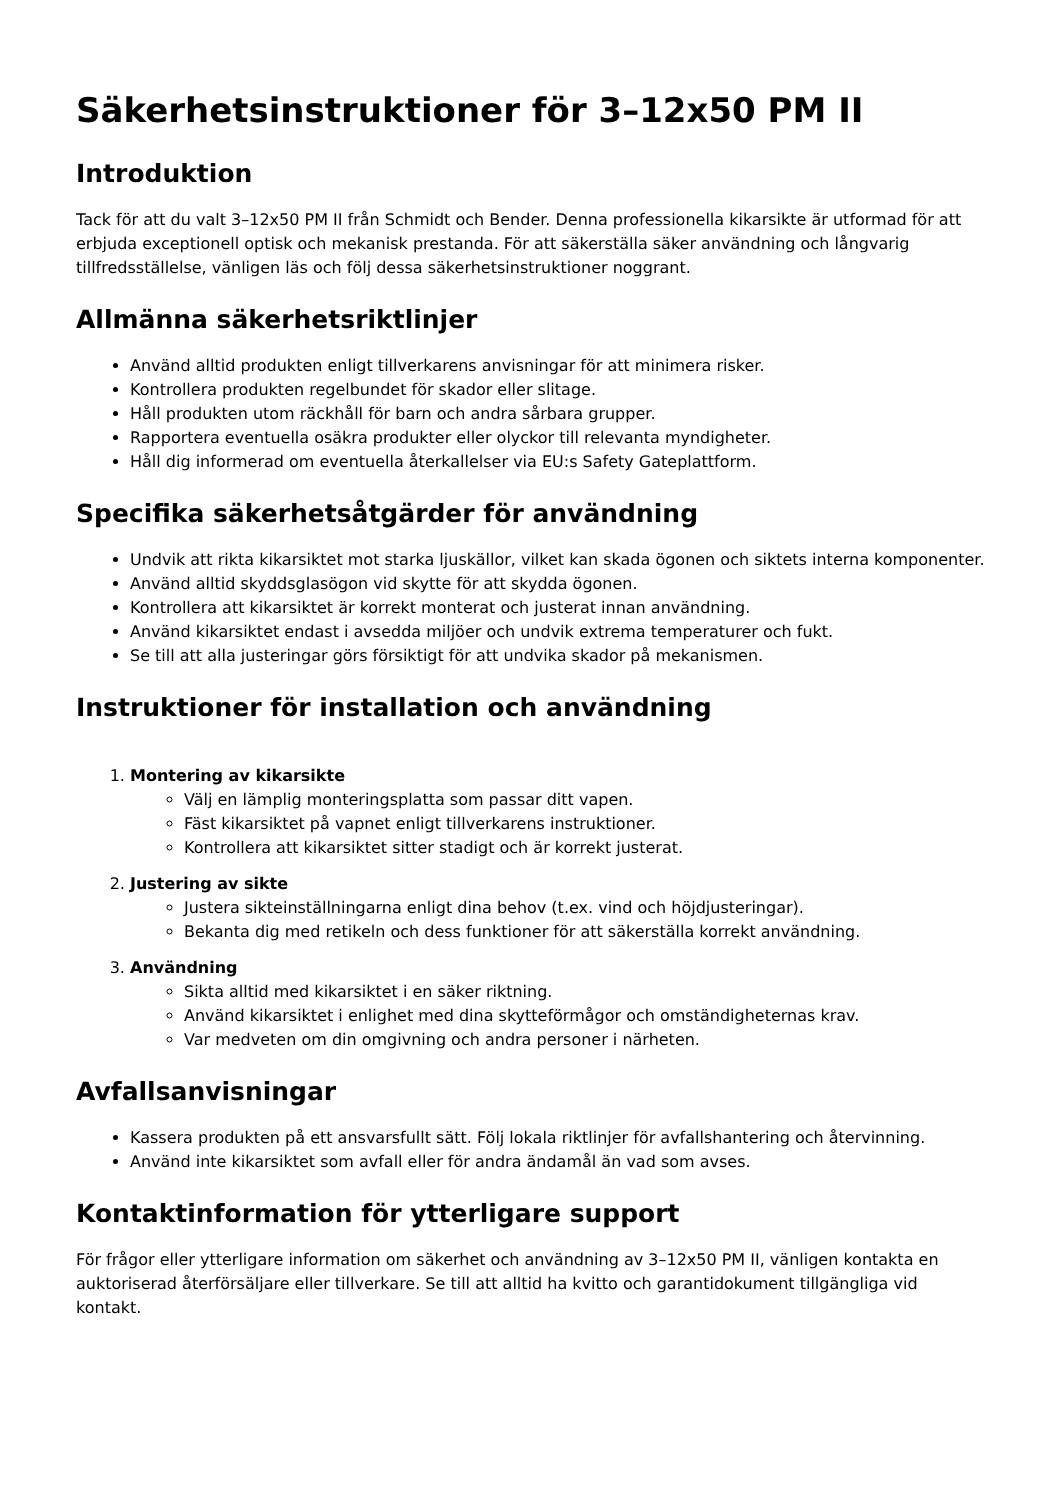Säkerhetsinstruktioner för 3–12x50 PM II
Introduktion
Tack för att du valt 3–12x50 PM II från Schmidt och Bender. Denna professionella kikarsikte är utformad för att erbjuda exceptionell optisk och mekanisk prestanda. För att säkerställa säker användning och långvarig tillfredsställelse, vänligen läs och följ dessa säkerhetsinstruktioner noggrant.
Allmänna säkerhetsriktlinjer
Använd alltid produkten enligt tillverkarens anvisningar för att minimera risker.
Kontrollera produkten regelbundet för skador eller slitage.
Håll produkten utom räckhåll för barn och andra sårbara grupper.
Rapportera eventuella osäkra produkter eller olyckor till relevanta myndigheter.
Håll dig informerad om eventuella återkallelser via EU:s Safety Gateplattform.
Specifika säkerhetsåtgärder för användning
Undvik att rikta kikarsiktet mot starka ljuskällor, vilket kan skada ögonen och siktets interna komponenter.
Använd alltid skyddsglasögon vid skytte för att skydda ögonen.
Kontrollera att kikarsiktet är korrekt monterat och justerat innan användning.
Använd kikarsiktet endast i avsedda miljöer och undvik extrema temperaturer och fukt.
Se till att alla justeringar görs försiktigt för att undvika skador på mekanismen.
Instruktioner för installation och användning
1. Montering av kikarsikte
Välj en lämplig monteringsplatta som passar ditt vapen.
Fäst kikarsiktet på vapnet enligt tillverkarens instruktioner.
Kontrollera att kikarsiktet sitter stadigt och är korrekt justerat.
2. Justering av sikte
Justera sikteinställningarna enligt dina behov (t.ex. vind och höjdjusteringar).
Bekanta dig med retikeln och dess funktioner för att säkerställa korrekt användning.
3. Användning
Sikta alltid med kikarsiktet i en säker riktning.
Använd kikarsiktet i enlighet med dina skytteförmågor och omständigheternas krav.
Var medveten om din omgivning och andra personer i närheten.
Avfallsanvisningar
Kassera produkten på ett ansvarsfullt sätt. Följ lokala riktlinjer för avfallshantering och återvinning.
Använd inte kikarsiktet som avfall eller för andra ändamål än vad som avses.
Kontaktinformation för ytterligare support
För frågor eller ytterligare information om säkerhet och användning av 3–12x50 PM II, vänligen kontakta en auktoriserad återförsäljare eller tillverkare. Se till att alltid ha kvitto och garantidokument tillgängliga vid kontakt.